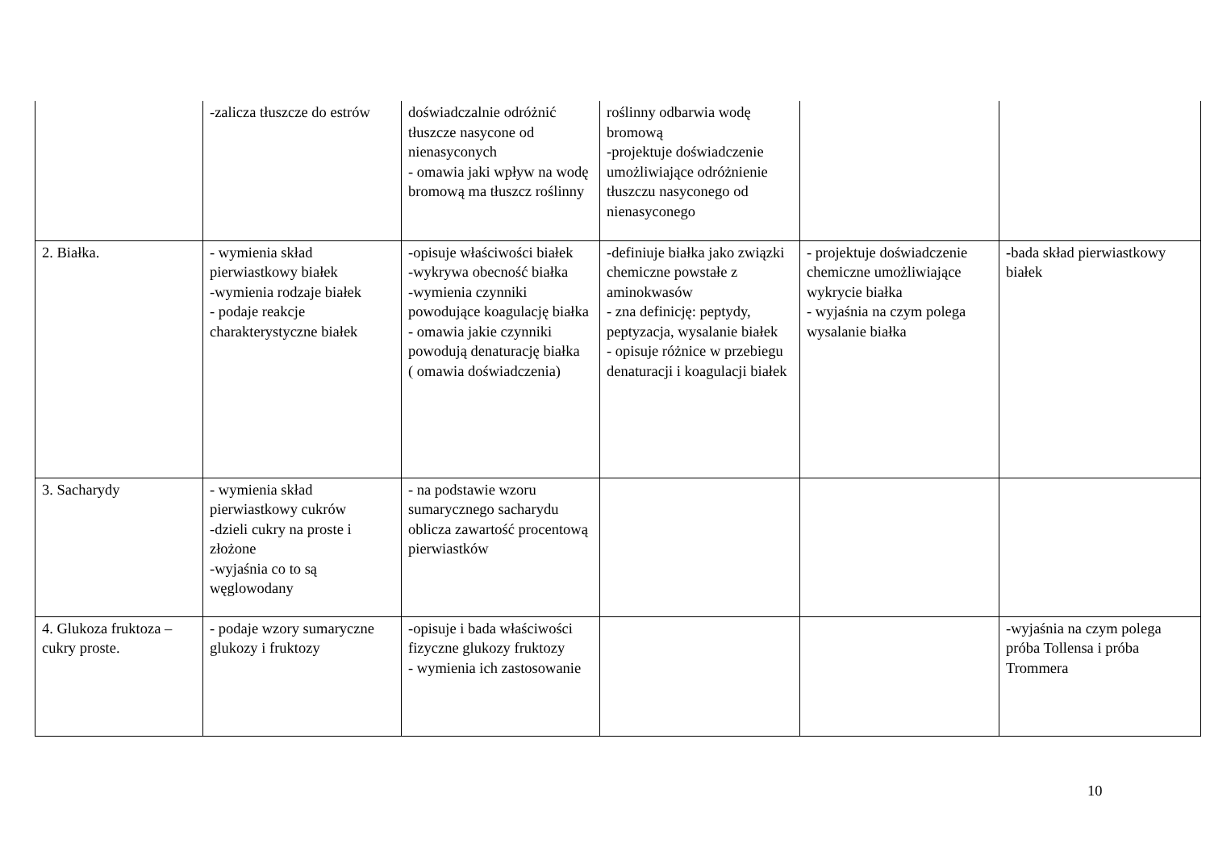| | -zalicza tłuszcze do estrów | doświadczalnie odróżnić tłuszcze nasycone od nienasyconych - omawia jaki wpływ na wodę bromową ma tłuszcz roślinny | roślinny odbarwia wodę bromową -projektuje doświadczenie umożliwiające odróżnienie tłuszczu nasyconego od nienasyconego | | |
| 2. Białka. | - wymienia skład pierwiastkowy białek -wymienia rodzaje białek - podaje reakcje charakterystyczne białek | -opisuje właściwości białek -wykrywa obecność białka -wymienia czynniki powodujące koagulację białka - omawia jakie czynniki powodują denaturację białka ( omawia doświadczenia) | -definiuje białka jako związki chemiczne powstałe z aminokwasów - zna definicję: peptydy, peptyzacja, wysalanie białek - opisuje różnice w przebiegu denaturacji i koagulacji białek | - projektuje doświadczenie chemiczne umożliwiające wykrycie białka - wyjaśnia na czym polega wysalanie białka | - bada skład pierwiastkowy białek |
| 3. Sacharydy | - wymienia skład pierwiastkowy cukrów -dzieli cukry na proste i złożone -wyjaśnia co to są węglowodany | - na podstawie wzoru sumarycznego sacharydu oblicza zawartość procentową pierwiastków | | | |
| 4. Glukoza fruktoza – cukry proste. | - podaje wzory sumaryczne glukozy i fruktozy | -opisuje i bada właściwości fizyczne glukozy fruktozy - wymienia ich zastosowanie | | | -wyjaśnia na czym polega próba Tollensa i próba Trommera |
10